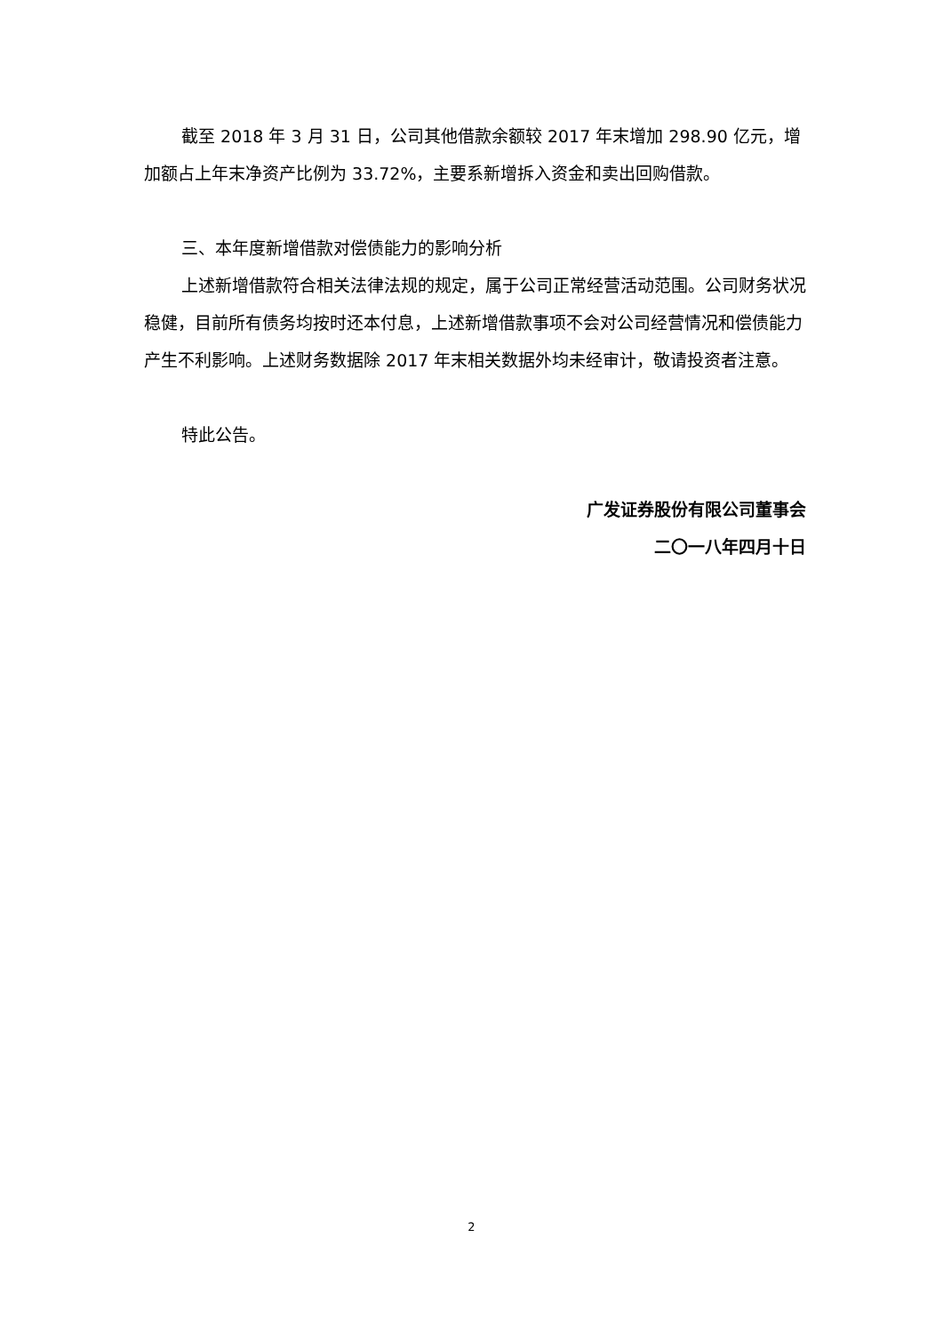截至 2018 年 3 月 31 日，公司其他借款余额较 2017 年末增加 298.90 亿元，增加额占上年末净资产比例为 33.72%，主要系新增拆入资金和卖出回购借款。
三、本年度新增借款对偿债能力的影响分析
上述新增借款符合相关法律法规的规定，属于公司正常经营活动范围。公司财务状况稳健，目前所有债务均按时还本付息，上述新增借款事项不会对公司经营情况和偿债能力产生不利影响。上述财务数据除 2017 年末相关数据外均未经审计，敬请投资者注意。
特此公告。
广发证券股份有限公司董事会
二〇一八年四月十日
2